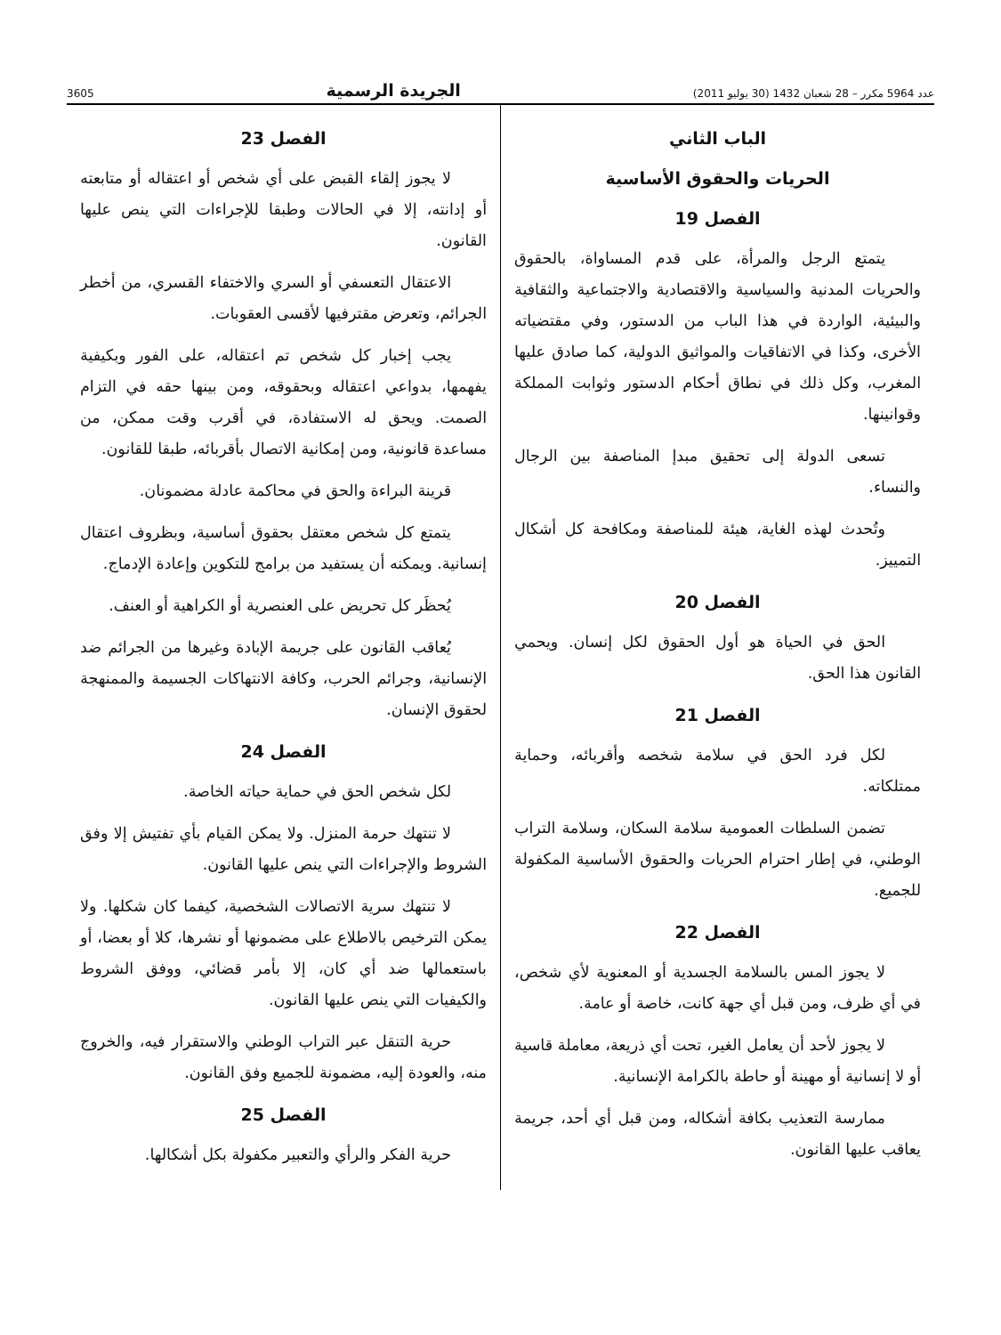عدد 5964 مكرر – 28 شعبان 1432 (30 يوليو 2011) الجريدة الرسمية 3605
الباب الثاني
الحريات والحقوق الأساسية
الفصل 19
يتمتع الرجل والمرأة، على قدم المساواة، بالحقوق والحريات المدنية والسياسية والاقتصادية والاجتماعية والثقافية والبيئية، الواردة في هذا الباب من الدستور، وفي مقتضياته الأخرى، وكذا في الاتفاقيات والمواثيق الدولية، كما صادق عليها المغرب، وكل ذلك في نطاق أحكام الدستور وثوابت المملكة وقوانينها.
تسعى الدولة إلى تحقيق مبدإ المناصفة بين الرجال والنساء.
وتُحدث لهذه الغاية، هيئة للمناصفة ومكافحة كل أشكال التمييز.
الفصل 20
الحق في الحياة هو أول الحقوق لكل إنسان. ويحمي القانون هذا الحق.
الفصل 21
لكل فرد الحق في سلامة شخصه وأقربائه، وحماية ممتلكاته.
تضمن السلطات العمومية سلامة السكان، وسلامة التراب الوطني، في إطار احترام الحريات والحقوق الأساسية المكفولة للجميع.
الفصل 22
لا يجوز المس بالسلامة الجسدية أو المعنوية لأي شخص، في أي ظرف، ومن قبل أي جهة كانت، خاصة أو عامة.
لا يجوز لأحد أن يعامل الغير، تحت أي ذريعة، معاملة قاسية أو لا إنسانية أو مهينة أو حاطة بالكرامة الإنسانية.
ممارسة التعذيب بكافة أشكاله، ومن قبل أي أحد، جريمة يعاقب عليها القانون.
الفصل 23
لا يجوز إلقاء القبض على أي شخص أو اعتقاله أو متابعته أو إدانته، إلا في الحالات وطبقا للإجراءات التي ينص عليها القانون.
الاعتقال التعسفي أو السري والاختفاء القسري، من أخطر الجرائم، وتعرض مقترفيها لأقسى العقوبات.
يجب إخبار كل شخص تم اعتقاله، على الفور وبكيفية يفهمها، بدواعي اعتقاله وبحقوقه، ومن بينها حقه في التزام الصمت. ويحق له الاستفادة، في أقرب وقت ممكن، من مساعدة قانونية، ومن إمكانية الاتصال بأقربائه، طبقا للقانون.
قرينة البراءة والحق في محاكمة عادلة مضمونان.
يتمتع كل شخص معتقل بحقوق أساسية، وبظروف اعتقال إنسانية. ويمكنه أن يستفيد من برامج للتكوين وإعادة الإدماج.
يُحظَر كل تحريض على العنصرية أو الكراهية أو العنف.
يُعاقب القانون على جريمة الإبادة وغيرها من الجرائم ضد الإنسانية، وجرائم الحرب، وكافة الانتهاكات الجسيمة والممنهجة لحقوق الإنسان.
الفصل 24
لكل شخص الحق في حماية حياته الخاصة.
لا تنتهك حرمة المنزل. ولا يمكن القيام بأي تفتيش إلا وفق الشروط والإجراءات التي ينص عليها القانون.
لا تنتهك سرية الاتصالات الشخصية، كيفما كان شكلها. ولا يمكن الترخيص بالاطلاع على مضمونها أو نشرها، كلا أو بعضا، أو باستعمالها ضد أي كان، إلا بأمر قضائي، ووفق الشروط والكيفيات التي ينص عليها القانون.
حرية التنقل عبر التراب الوطني والاستقرار فيه، والخروج منه، والعودة إليه، مضمونة للجميع وفق القانون.
الفصل 25
حرية الفكر والرأي والتعبير مكفولة بكل أشكالها.